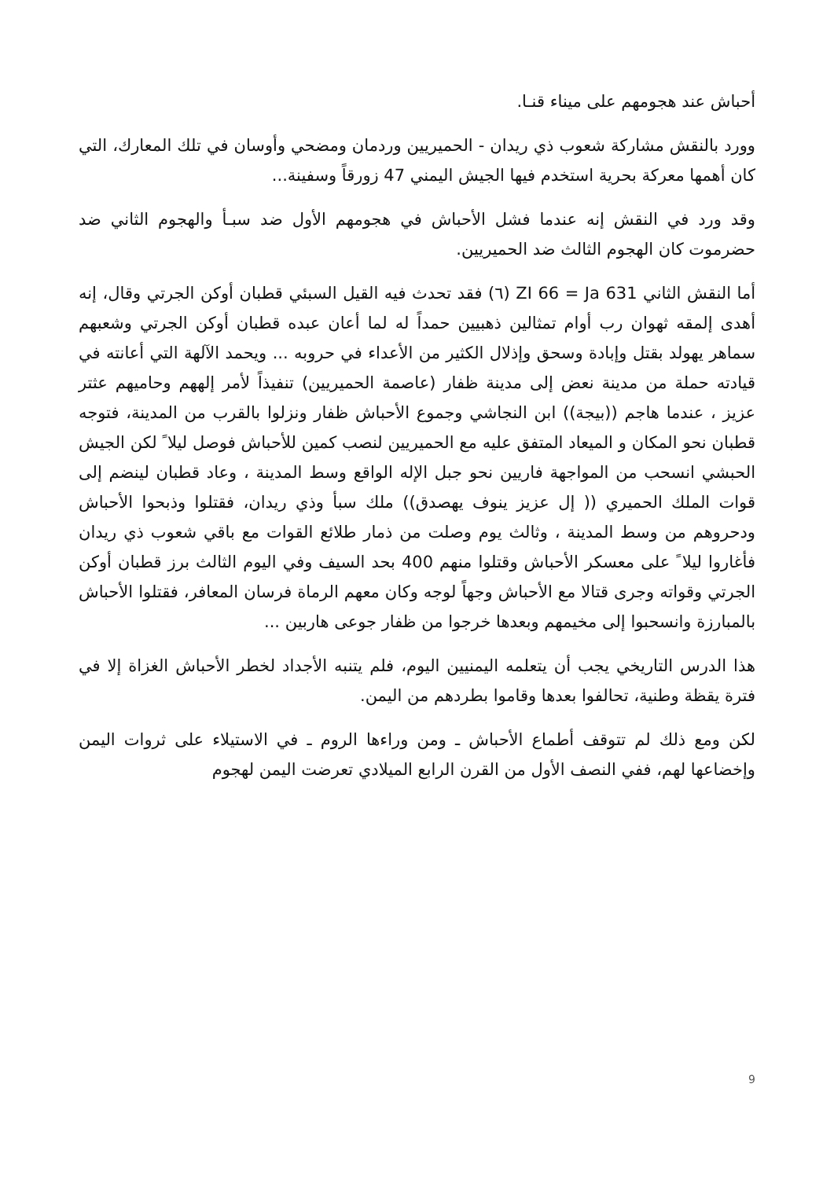أحباش عند هجومهم على ميناء قنـا.
وورد بالنقش مشاركة شعوب ذي ريدان - الحميريين وردمان ومضحي وأوسان في تلك المعارك، التي كان أهمها معركة بحرية استخدم فيها الجيش اليمني 47 زورقاً وسفينة...
وقد ورد في النقش إنه عندما فشل الأحباش في هجومهم الأول ضد سبـأ والهجوم الثاني ضد حضرموت كان الهجوم الثالث ضد الحميريين.
أما النقش الثاني ZI 66 = Ja 631 (٦) فقد تحدث فيه القيل السبئي قطبان أوكن الجرتي وقال، إنه أهدى إلمقه ثهوان رب أوام تمثالين ذهبيين حمداً له لما أعان عبده قطبان أوكن الجرتي وشعبهم سماهر يهولد بقتل وإبادة وسحق وإذلال الكثير من الأعداء في حروبه ... ويحمد الآلهة التي أعانته في قيادته حملة من مدينة نعض إلى مدينة ظفار (عاصمة الحميريين) تنفيذاً لأمر إلههم وحاميهم عثتر عزيز ، عندما هاجم ((بيجة)) ابن النجاشي وجموع الأحباش ظفار ونزلوا بالقرب من المدينة، فتوجه قطبان نحو المكان و الميعاد المتفق عليه مع الحميريين لنصب كمين للأحباش فوصل ليلا ً لكن الجيش الحبشي انسحب من المواجهة فاريين نحو جبل الإله الواقع وسط المدينة ، وعاد قطبان لينضم إلى قوات الملك الحميري (( إل عزيز ينوف يهصدق)) ملك سبأ وذي ريدان، فقتلوا وذبحوا الأحباش ودحروهم من وسط المدينة ، وثالث يوم وصلت من ذمار طلائع القوات مع باقي شعوب ذي ريدان فأغاروا ليلا ً على معسكر الأحباش وقتلوا منهم 400 بحد السيف وفي اليوم الثالث برز قطبان أوكن الجرتي وقواته وجرى قتالا مع الأحباش وجهاً لوجه وكان معهم الرماة فرسان المعافر، فقتلوا الأحباش بالمبارزة وانسحبوا إلى مخيمهم وبعدها خرجوا من ظفار جوعى هاربين ...
هذا الدرس التاريخي يجب أن يتعلمه اليمنيين اليوم، فلم يتنبه الأجداد لخطر الأحباش الغزاة إلا في فترة يقظة وطنية، تحالفوا بعدها وقاموا بطردهم من اليمن.
لكن ومع ذلك لم تتوقف أطماع الأحباش ـ ومن وراءها الروم ـ في الاستيلاء على ثروات اليمن وإخضاعها لهم، ففي النصف الأول من القرن الرابع الميلادي تعرضت اليمن لهجوم
9